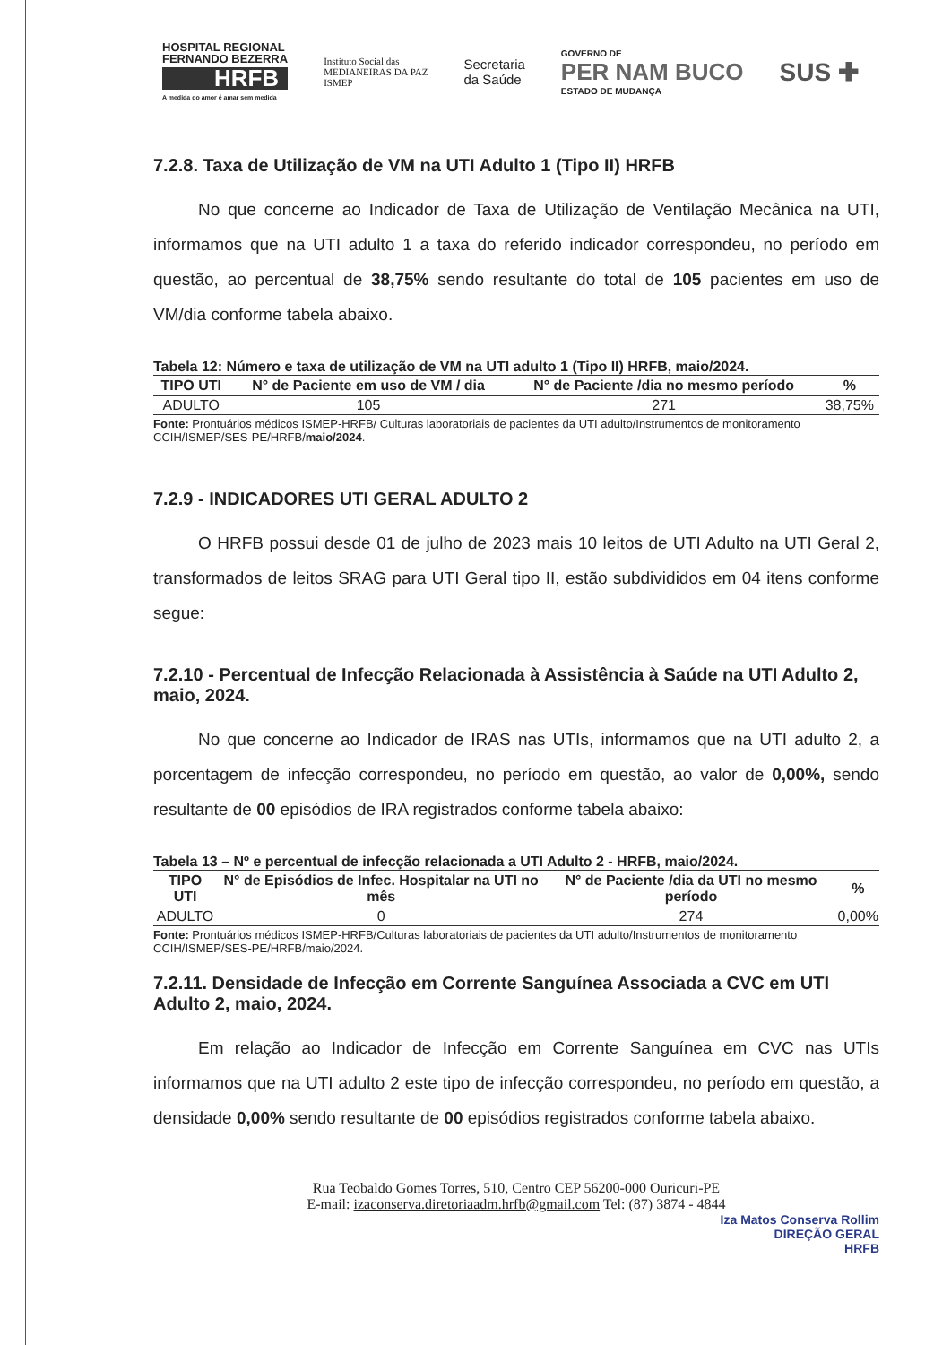HOSPITAL REGIONAL
FERNANDO BEZERRA
HRFB
A medida do amor é amar sem medida
Instituto Social das
MEDIANEIRAS DA PAZ
ISMEP
Secretaria
da Saúde
GOVERNO DE
PER NAM BUCO
ESTADO DE MUDANÇA
SUS ✚
7.2.8. Taxa de Utilização de VM na UTI Adulto 1 (Tipo II) HRFB
No que concerne ao Indicador de Taxa de Utilização de Ventilação Mecânica na UTI, informamos que na UTI adulto 1 a taxa do referido indicador correspondeu, no período em questão, ao percentual de 38,75% sendo resultante do total de 105 pacientes em uso de VM/dia conforme tabela abaixo.
Tabela 12: Número e taxa de utilização de VM na UTI adulto 1 (Tipo II) HRFB, maio/2024.
| TIPO UTI | N° de Paciente em uso de VM / dia | N° de Paciente /dia no mesmo período | % |
| --- | --- | --- | --- |
| ADULTO | 105 | 271 | 38,75% |
Fonte: Prontuários médicos ISMEP-HRFB/ Culturas laboratoriais de pacientes da UTI adulto/Instrumentos de monitoramento CCIH/ISMEP/SES-PE/HRFB/maio/2024.
7.2.9 - INDICADORES UTI GERAL ADULTO 2
O HRFB possui desde 01 de julho de 2023 mais 10 leitos de UTI Adulto na UTI Geral 2, transformados de leitos SRAG para UTI Geral tipo II, estão subdivididos em 04 itens conforme segue:
7.2.10 - Percentual de Infecção Relacionada à Assistência à Saúde na UTI Adulto 2, maio, 2024.
No que concerne ao Indicador de IRAS nas UTIs, informamos que na UTI adulto 2, a porcentagem de infecção correspondeu, no período em questão, ao valor de 0,00%, sendo resultante de 00 episódios de IRA registrados conforme tabela abaixo:
Tabela 13 – Nº e percentual de infecção relacionada a UTI Adulto 2 - HRFB, maio/2024.
| TIPO UTI | N° de Episódios de Infec. Hospitalar na UTI no mês | N° de Paciente /dia da UTI no mesmo período | % |
| --- | --- | --- | --- |
| ADULTO | 0 | 274 | 0,00% |
Fonte: Prontuários médicos ISMEP-HRFB/Culturas laboratoriais de pacientes da UTI adulto/Instrumentos de monitoramento CCIH/ISMEP/SES-PE/HRFB/maio/2024.
7.2.11. Densidade de Infecção em Corrente Sanguínea Associada a CVC em UTI Adulto 2, maio, 2024.
Em relação ao Indicador de Infecção em Corrente Sanguínea em CVC nas UTIs informamos que na UTI adulto 2 este tipo de infecção correspondeu, no período em questão, a densidade 0,00% sendo resultante de 00 episódios registrados conforme tabela abaixo.
Rua Teobaldo Gomes Torres, 510, Centro CEP 56200-000 Ouricuri-PE
E-mail: izaconserva.diretoriaadm.hrfb@gmail.com Tel: (87) 3874 - 4844
Iza Matos Conserva Rollim
DIREÇÃO GERAL
HRFB